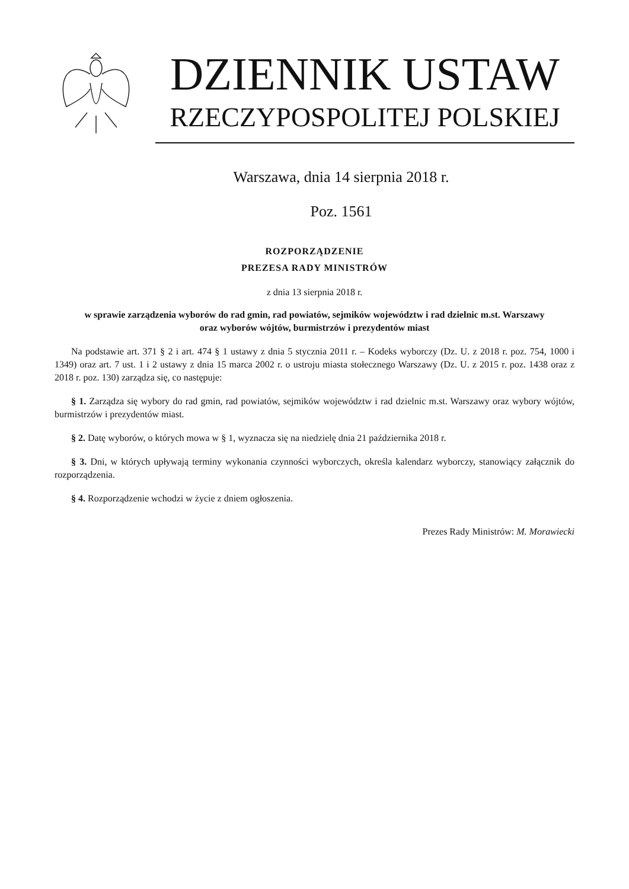DZIENNIK USTAW
RZECZYPOSPOLITEJ POLSKIEJ
Warszawa, dnia 14 sierpnia 2018 r.
Poz. 1561
ROZPORZĄDZENIE
PREZESA RADY MINISTRÓW
z dnia 13 sierpnia 2018 r.
w sprawie zarządzenia wyborów do rad gmin, rad powiatów, sejmików województw i rad dzielnic m.st. Warszawy
oraz wyborów wójtów, burmistrzów i prezydentów miast
Na podstawie art. 371 § 2 i art. 474 § 1 ustawy z dnia 5 stycznia 2011 r. – Kodeks wyborczy (Dz. U. z 2018 r. poz. 754, 1000 i 1349) oraz art. 7 ust. 1 i 2 ustawy z dnia 15 marca 2002 r. o ustroju miasta stołecznego Warszawy (Dz. U. z 2015 r. poz. 1438 oraz z 2018 r. poz. 130) zarządza się, co następuje:
§ 1. Zarządza się wybory do rad gmin, rad powiatów, sejmików województw i rad dzielnic m.st. Warszawy oraz wybory wójtów, burmistrzów i prezydentów miast.
§ 2. Datę wyborów, o których mowa w § 1, wyznacza się na niedzielę dnia 21 października 2018 r.
§ 3. Dni, w których upływają terminy wykonania czynności wyborczych, określa kalendarz wyborczy, stanowiący załącznik do rozporządzenia.
§ 4. Rozporządzenie wchodzi w życie z dniem ogłoszenia.
Prezes Rady Ministrów: M. Morawiecki